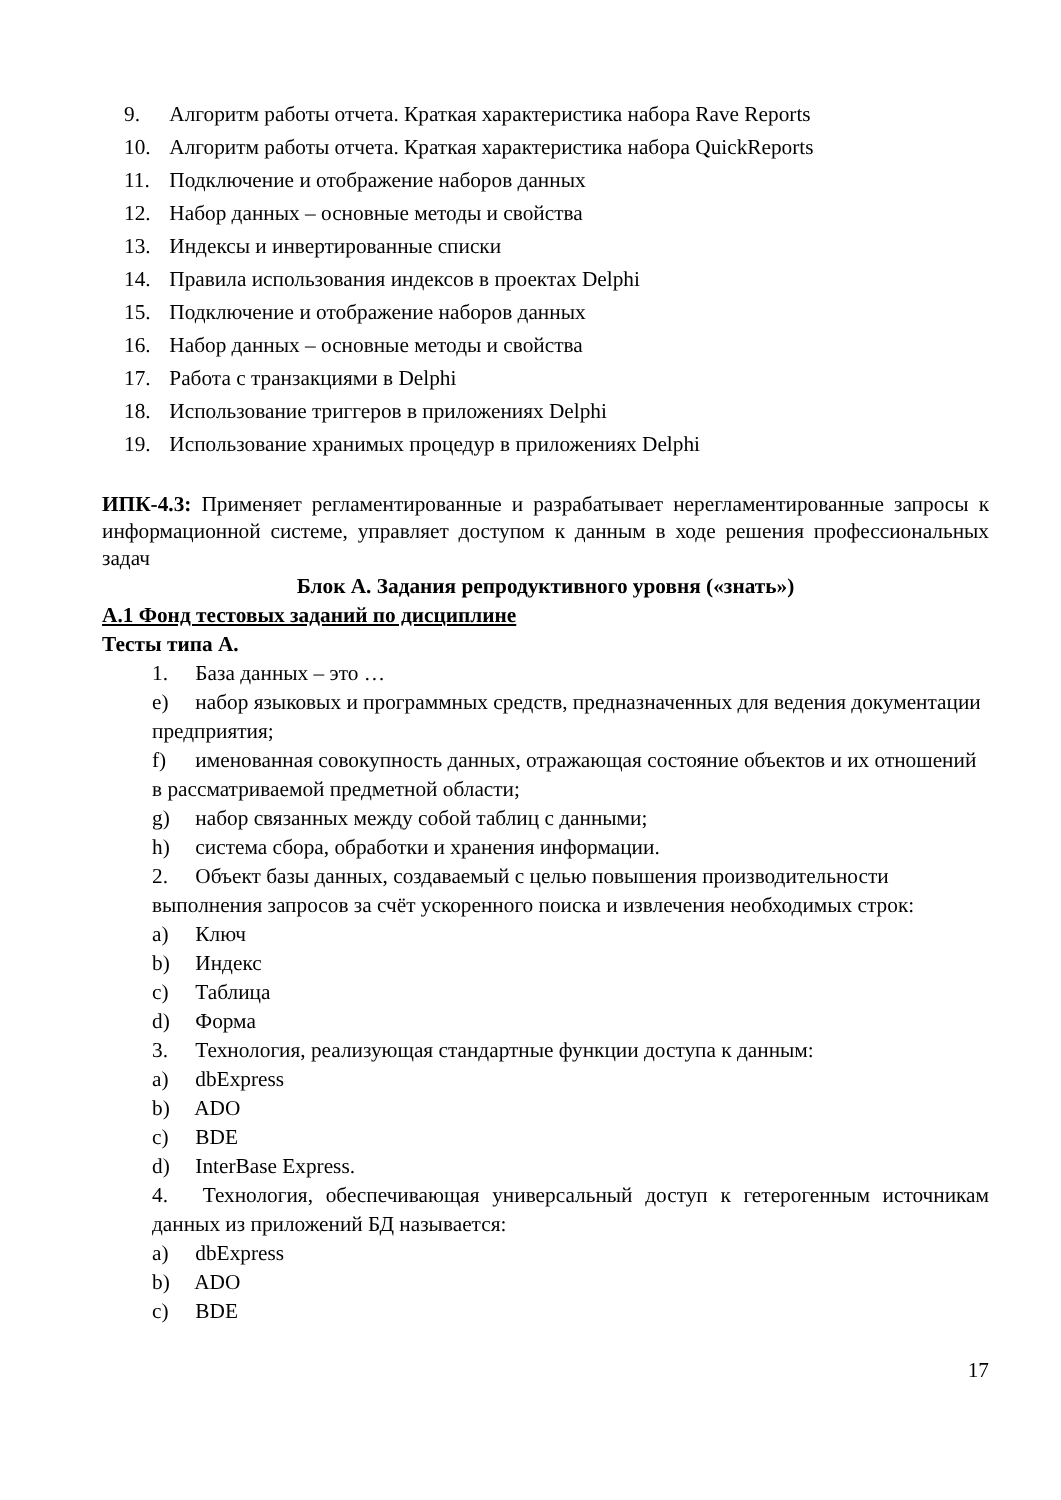9. Алгоритм работы отчета. Краткая характеристика набора Rave Reports
10. Алгоритм работы отчета. Краткая характеристика набора QuickReports
11. Подключение и отображение наборов данных
12. Набор данных – основные методы и свойства
13. Индексы и инвертированные списки
14. Правила использования индексов в проектах Delphi
15. Подключение и отображение наборов данных
16. Набор данных – основные методы и свойства
17. Работа с транзакциями в Delphi
18. Использование триггеров в приложениях Delphi
19. Использование хранимых процедур в приложениях Delphi
ИПК-4.3: Применяет регламентированные и разрабатывает нерегламентированные запросы к информационной системе, управляет доступом к данным в ходе решения профессиональных задач
Блок А. Задания репродуктивного уровня («знать»)
А.1 Фонд тестовых заданий по дисциплине
Тесты типа А.
1. База данных – это …
e) набор языковых и программных средств, предназначенных для ведения документации предприятия;
f) именованная совокупность данных, отражающая состояние объектов и их отношений в рассматриваемой предметной области;
g) набор связанных между собой таблиц с данными;
h) система сбора, обработки и хранения информации.
2. Объект базы данных, создаваемый с целью повышения производительности выполнения запросов за счёт ускоренного поиска и извлечения необходимых строк:
a) Ключ
b) Индекс
c) Таблица
d) Форма
3. Технология, реализующая стандартные функции доступа к данным:
a) dbExpress
b) ADO
c) BDE
d) InterBase Express.
4. Технология, обеспечивающая универсальный доступ к гетерогенным источникам данных из приложений БД называется:
a) dbExpress
b) ADO
c) BDE
17